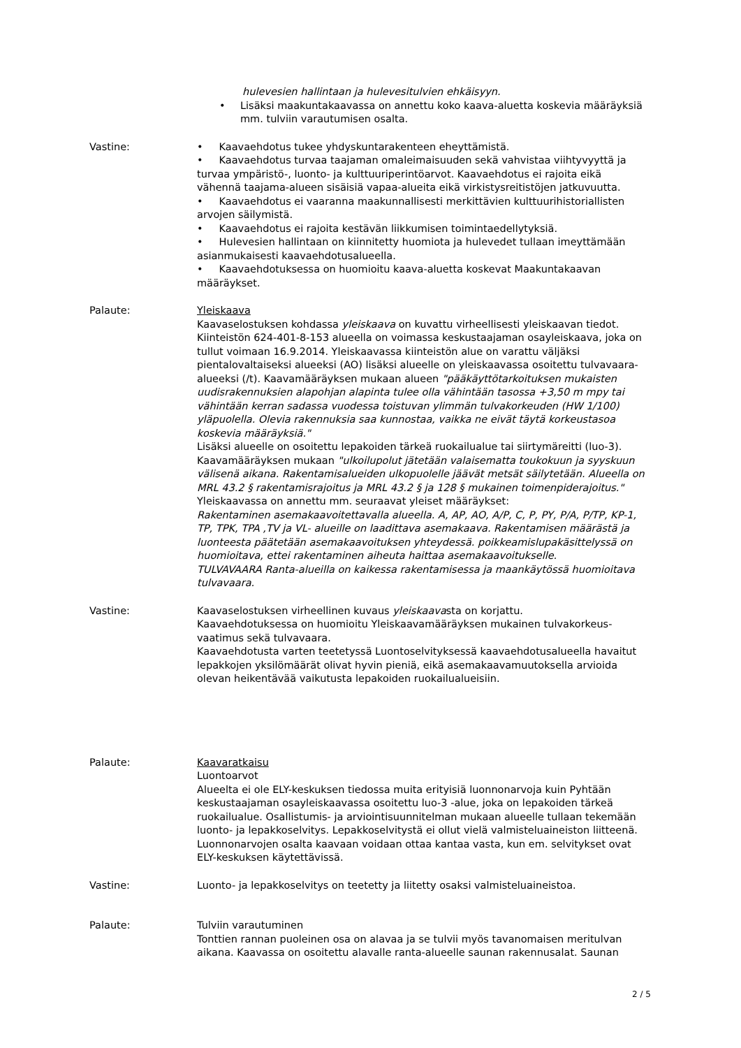hulevesien hallintaan ja hulevesitulvien ehkäisyyn.
• Lisäksi maakuntakaavassa on annettu koko kaava-aluetta koskevia määräyksiä mm. tulviin varautumisen osalta.
Vastine: • Kaavaehdotus tukee yhdyskuntarakenteen eheyttämistä.
• Kaavaehdotus turvaa taajaman omaleimaisuuden sekä vahvistaa viihtyvyyttä ja turvaa ympäristö-, luonto- ja kulttuuriperintöarvot. Kaavaehdotus ei rajoita eikä vähennä taajama-alueen sisäisiä vapaa-alueita eikä virkistysreitistöjen jatkuvuutta.
• Kaavaehdotus ei vaaranna maakunnallisesti merkittävien kulttuurihistoriallisten arvojen säilymistä.
• Kaavaehdotus ei rajoita kestävän liikkumisen toimintaedellytyksiä.
• Hulevesien hallintaan on kiinnitetty huomiota ja hulevedet tullaan imeyttämään asianmukaisesti kaavaehdotusalueella.
• Kaavaehdotuksessa on huomioitu kaava-aluetta koskevat Maakuntakaavan määräykset.
Palaute: Yleiskaava
Kaavaselostuksen kohdassa yleiskaava on kuvattu virheellisesti yleiskaavan tiedot. Kiinteistön 624-401-8-153 alueella on voimassa keskustaajaman osayleiskaava, joka on tullut voimaan 16.9.2014. Yleiskaavassa kiinteistön alue on varattu väljäksi pientalovaltaiseksi alueeksi (AO) lisäksi alueelle on yleiskaavassa osoitettu tulvavaara-alueeksi (/t). Kaavamääräyksen mukaan alueen "pääkäyttötarkoituksen mukaisten uudisrakennuksien alapohjan alapinta tulee olla vähintään tasossa +3,50 m mpy tai vähintään kerran sadassa vuodessa toistuvan ylimmän tulvakorkeuden (HW 1/100) yläpuolella. Olevia rakennuksia saa kunnostaa, vaikka ne eivät täytä korkeustasoa koskevia määräyksiä."
Lisäksi alueelle on osoitettu lepakoiden tärkeä ruokailualue tai siirtymäreitti (luo-3). Kaavamääräyksen mukaan "ulkoilupolut jätetään valaisematta toukokuun ja syyskuun välisenä aikana. Rakentamisalueiden ulkopuolelle jäävät metsät säilytetään. Alueella on MRL 43.2 § rakentamisrajoitus ja MRL 43.2 § ja 128 § mukainen toimenpiderajoitus."
Yleiskaavassa on annettu mm. seuraavat yleiset määräykset:
Rakentaminen asemakaavoitettavalla alueella. A, AP, AO, A/P, C, P, PY, P/A, P/TP, KP-1, TP, TPK, TPA ,TV ja VL- alueille on laadittava asemakaava. Rakentamisen määrästä ja luonteesta päätetään asemakaavoituksen yhteydessä. poikkeamislupakäsittelyssä on huomioitava, ettei rakentaminen aiheuta haittaa asemakaavoitukselle.
TULVAVAARA Ranta-alueilla on kaikessa rakentamisessa ja maankäytössä huomioitava tulvavaara.
Vastine: Kaavaselostuksen virheellinen kuvaus yleiskaavasta on korjattu.
Kaavaehdotuksessa on huomioitu Yleiskaavamääräyksen mukainen tulvakorkeus-vaatimus sekä tulvavaara.
Kaavaehdotusta varten teetetyssä Luontoselvityksessä kaavaehdotusalueella havaitut lepakkojen yksilömäärät olivat hyvin pieniä, eikä asemakaavamuutoksella arvioida olevan heikentävää vaikutusta lepakoiden ruokailualueisiin.
Palaute: Kaavaratkaisu
Luontoarvot
Alueelta ei ole ELY-keskuksen tiedossa muita erityisiä luonnonarvoja kuin Pyhtään keskustaajaman osayleiskaavassa osoitettu luo-3 -alue, joka on lepakoiden tärkeä ruokailualue. Osallistumis- ja arviointisuunnitelman mukaan alueelle tullaan tekemään luonto- ja lepakkoselvitys. Lepakkoselvitystä ei ollut vielä valmisteluaineiston liitteenä. Luonnonarvojen osalta kaavaan voidaan ottaa kantaa vasta, kun em. selvitykset ovat ELY-keskuksen käytettävissä.
Vastine: Luonto- ja lepakkoselvitys on teetetty ja liitetty osaksi valmisteluaineistoa.
Palaute: Tulviin varautuminen
Tonttien rannan puoleinen osa on alavaa ja se tulvii myös tavanomaisen meritulvan aikana. Kaavassa on osoitettu alavalle ranta-alueelle saunan rakennusalat. Saunan
2 / 5